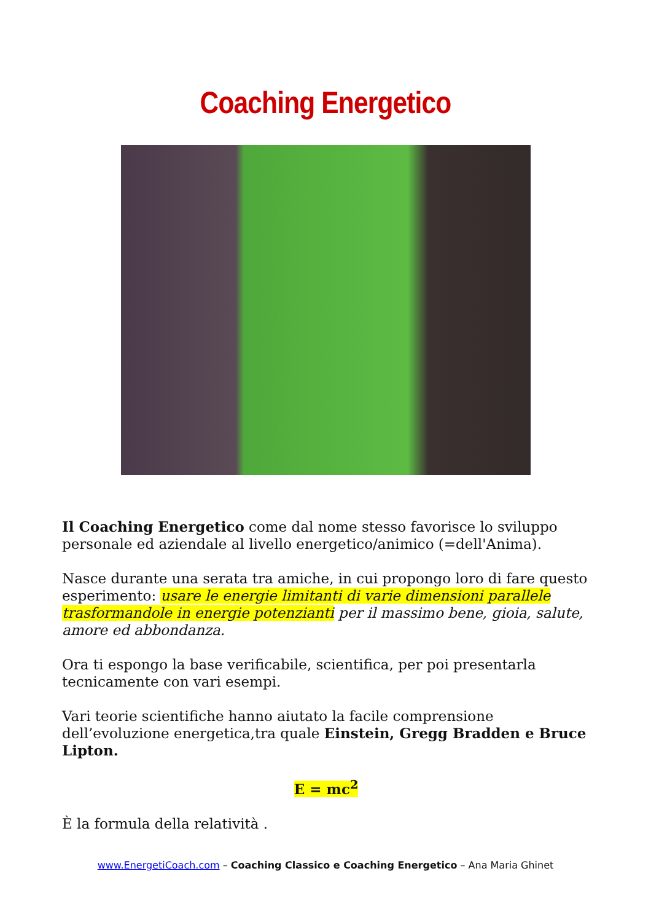Coaching Energetico
Il Coaching Energetico come dal nome stesso favorisce lo sviluppo personale ed aziendale al livello energetico/animico (=dell'Anima).
Nasce durante una serata tra amiche, in cui propongo loro di fare questo esperimento: usare le energie limitanti di varie dimensioni parallele trasformandole in energie potenzianti per il massimo bene, gioia, salute, amore ed abbondanza.
Ora ti espongo la base verificabile, scientifica, per poi presentarla tecnicamente con vari esempi.
Vari teorie scientifiche hanno aiutato la facile comprensione dell’evoluzione energetica,tra quale Einstein, Gregg Bradden e Bruce Lipton.
E = mc<sup>2</sup>
È la formula della relatività .
www.EnergetiCoach.com – Coaching Classico e Coaching Energetico – Ana Maria Ghinet